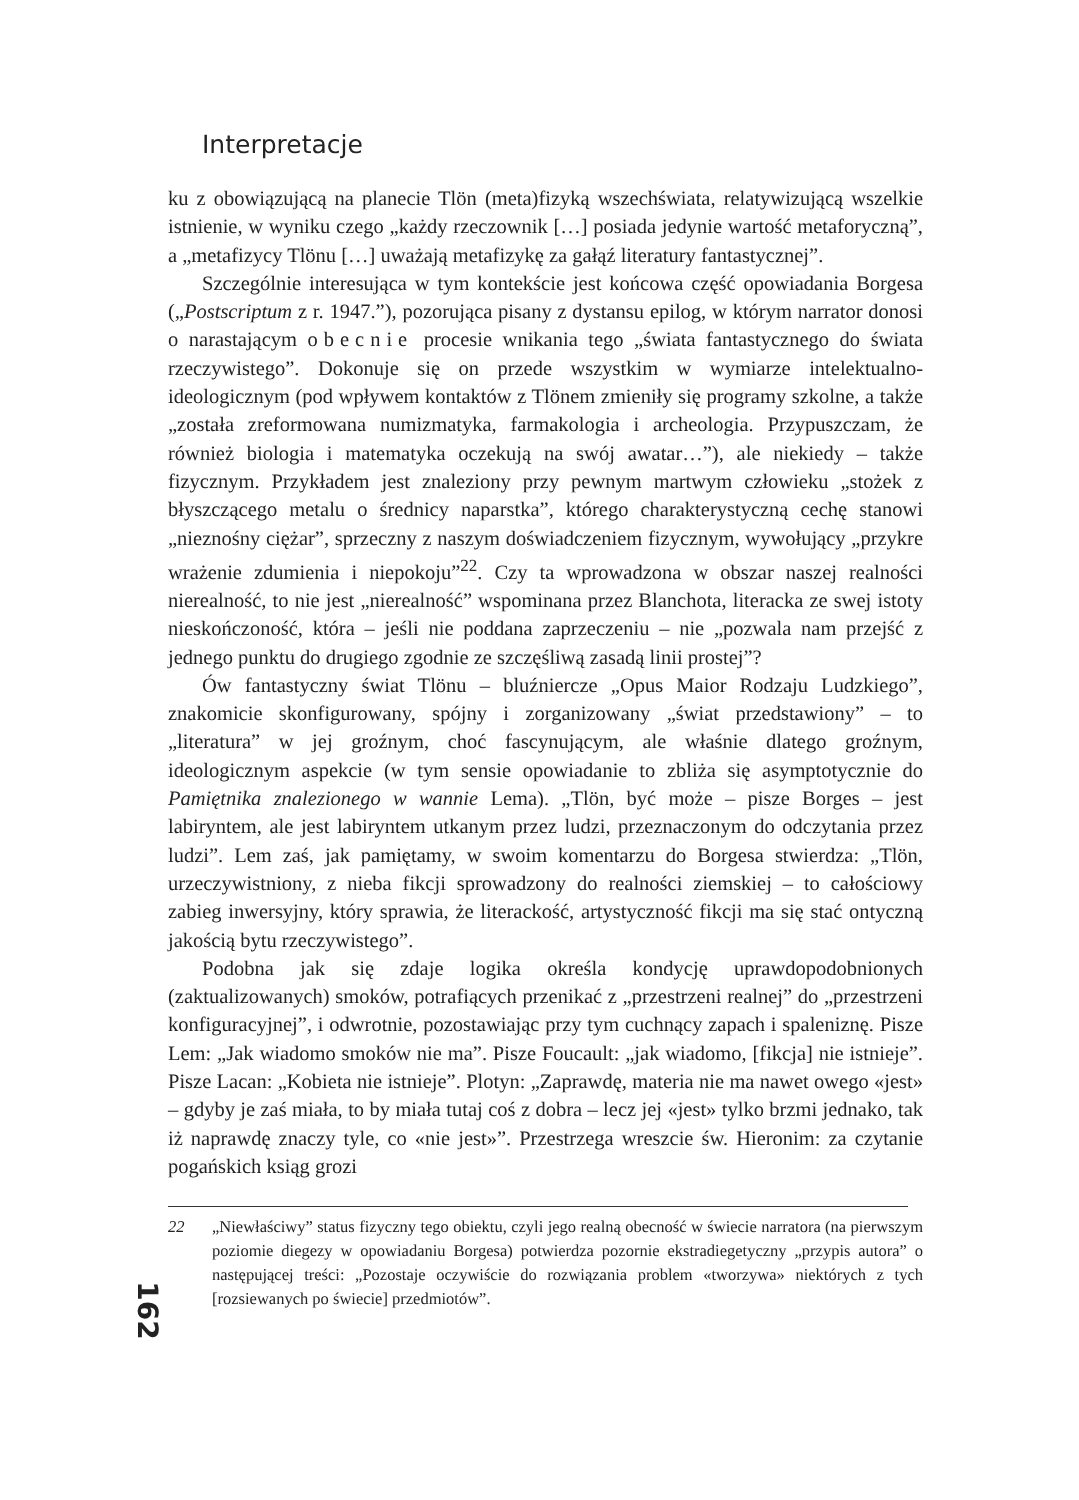Interpretacje
ku z obowiązującą na planecie Tlön (meta)fizyką wszechświata, relatywizującą wszelkie istnienie, w wyniku czego „każdy rzeczownik […] posiada jedynie wartość metaforyczną”, a „metafizycy Tlönu […] uważają metafizykę za gałąź literatury fantastycznej”.
Szczególnie interesująca w tym kontekście jest końcowa część opowiadania Borgesa („Postscriptum z r. 1947.”), pozorująca pisany z dystansu epilog, w którym narrator donosi o narastającym obecnie procesie wnikania tego „świata fantastycznego do świata rzeczywistego”. Dokonuje się on przede wszystkim w wymiarze intelektualno-ideologicznym (pod wpływem kontaktów z Tlönem zmieniły się programy szkolne, a także „została zreformowana numizmatyka, farmakologia i archeologia. Przypuszczam, że również biologia i matematyka oczekują na swój awatar…”), ale niekiedy – także fizycznym. Przykładem jest znaleziony przy pewnym martwym człowieku „stożek z błyszczącego metalu o średnicy naparstka”, którego charakterystyczną cechę stanowi „nieznośny ciężar”, sprzeczny z naszym doświadczeniem fizycznym, wywołujący „przykre wrażenie zdumienia i niepokoju”<sup>22</sup>. Czy ta wprowadzona w obszar naszej realności nierealność, to nie jest „nierealność” wspominana przez Blanchota, literacka ze swej istoty nieskończoność, która – jeśli nie poddana zaprzeczeniu – nie „pozwala nam przejść z jednego punktu do drugiego zgodnie ze szczęśliwą zasadą linii prostej”?
Ów fantastyczny świat Tlönu – bluźniercze „Opus Maior Rodzaju Ludzkiego”, znakomicie skonfigurowany, spójny i zorganizowany „świat przedstawiony” – to „literatura” w jej groźnym, choć fascynującym, ale właśnie dlatego groźnym, ideologicznym aspekcie (w tym sensie opowiadanie to zbliża się asymptotycznie do Pamiętnika znalezionego w wannie Lema). „Tlön, być może – pisze Borges – jest labiryntem, ale jest labiryntem utkanym przez ludzi, przeznaczonym do odczytania przez ludzi”. Lem zaś, jak pamiętamy, w swoim komentarzu do Borgesa stwierdza: „Tlön, urzeczywistniony, z nieba fikcji sprowadzony do realności ziemskiej – to całościowy zabieg inwersyjny, który sprawia, że literackość, artystyczność fikcji ma się stać ontyczną jakością bytu rzeczywistego”.
Podobna jak się zdaje logika określa kondycję uprawdopodobnionych (zaktualizowanych) smoków, potrafiących przenikać z „przestrzeni realnej” do „przestrzeni konfiguracyjnej”, i odwrotnie, pozostawiając przy tym cuchnący zapach i spaleniznę. Pisze Lem: „Jak wiadomo smoków nie ma”. Pisze Foucault: „jak wiadomo, [fikcja] nie istnieje”. Pisze Lacan: „Kobieta nie istnieje”. Plotyn: „Zaprawdę, materia nie ma nawet owego «jest» – gdyby je zaś miała, to by miała tutaj coś z dobra – lecz jej «jest» tylko brzmi jednako, tak iż naprawdę znaczy tyle, co «nie jest»”. Przestrzega wreszcie św. Hieronim: za czytanie pogańskich ksiąg grozi
22 „Niewłaściwy” status fizyczny tego obiektu, czyli jego realną obecność w świecie narratora (na pierwszym poziomie diegezy w opowiadaniu Borgesa) potwierdza pozornie ekstradiegetyczny „przypis autora” o następującej treści: „Pozostaje oczywiście do rozwiązania problem «tworzywa» niektórych z tych [rozsiewanych po świecie] przedmiotów”.
162